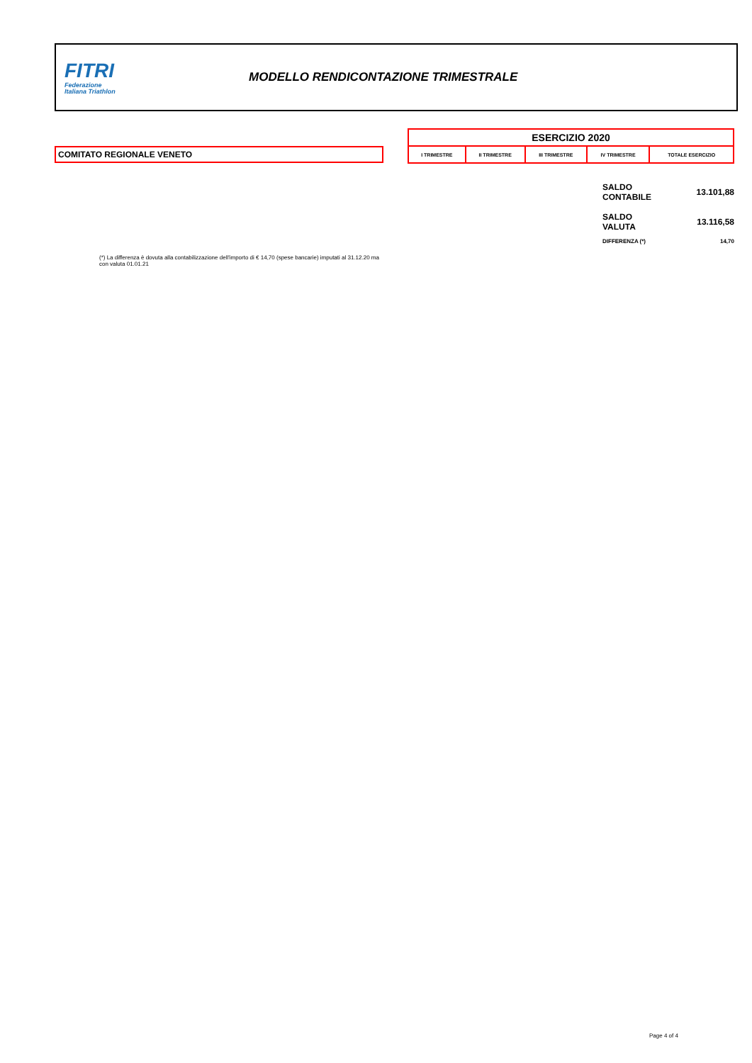FITRI
Federazione
Italiana Triathlon
MODELLO RENDICONTAZIONE TRIMESTRALE
| ESERCIZIO 2020 | | | | |
| --- | --- | --- | --- | --- |
| I TRIMESTRE | II TRIMESTRE | III TRIMESTRE | IV TRIMESTRE | TOTALE ESERCIZIO |
COMITATO REGIONALE VENETO
| SALDO CONTABILE | 13.101,88 |
| SALDO VALUTA | 13.116,58 |
| DIFFERENZA (*) | 14,70 |
(*) La differenza è dovuta alla contabilizzazione dell'importo di € 14,70 (spese bancarie) imputati al 31.12.20 ma con valuta 01.01.21
Page 4 of 4